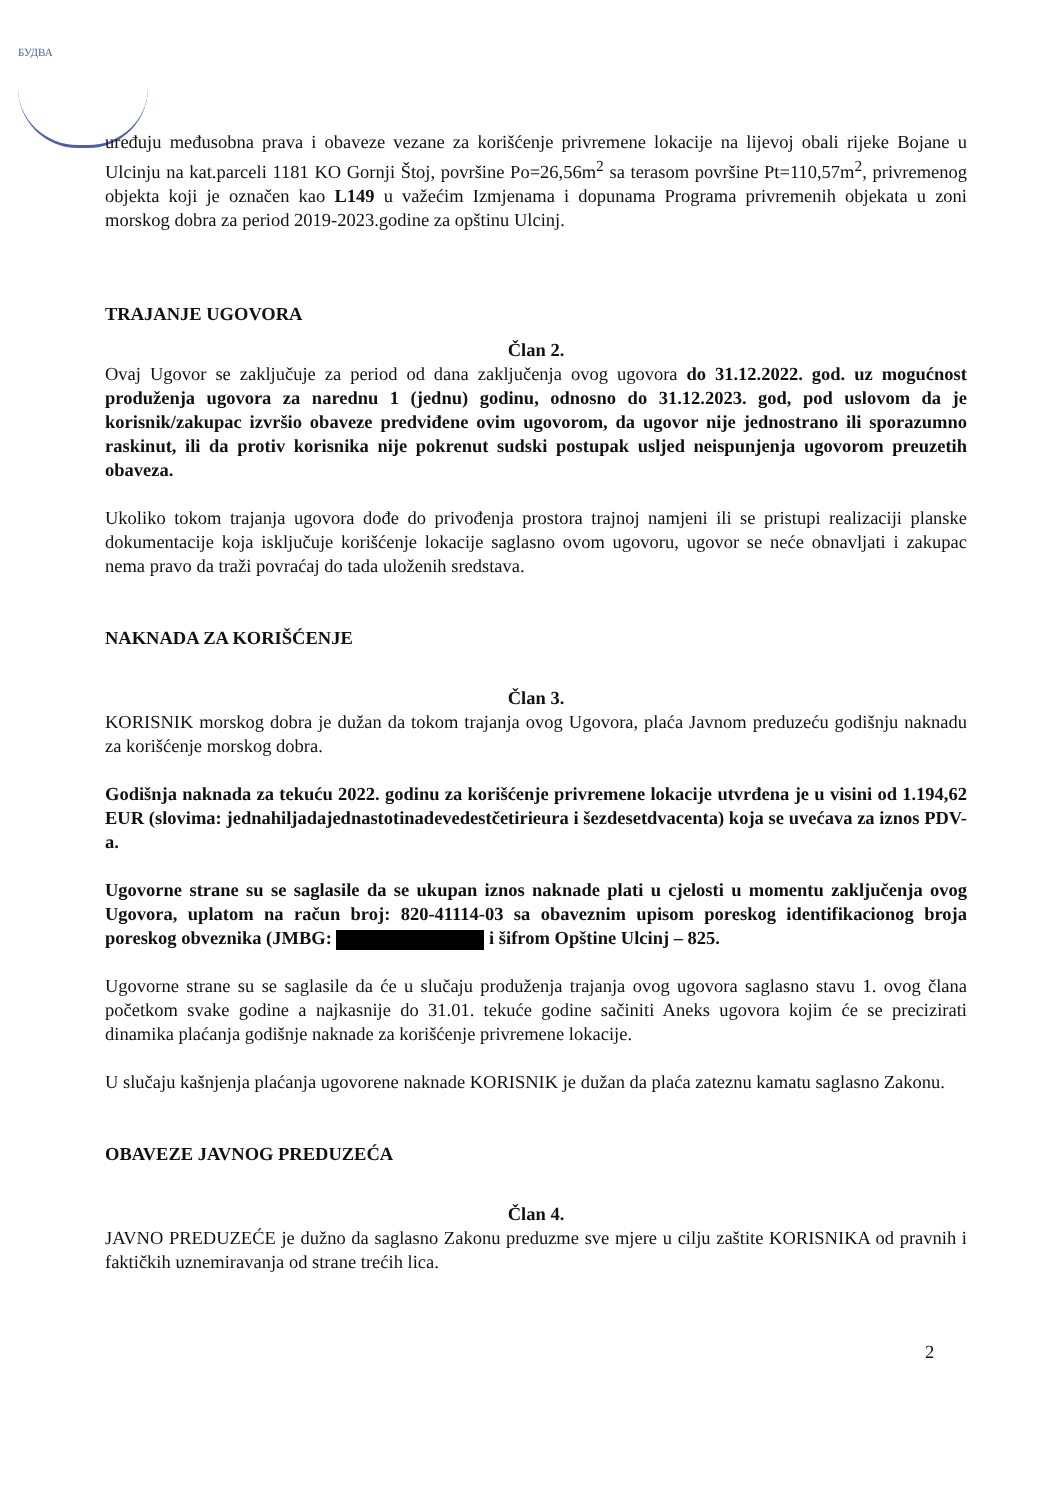БУДВА
uređuju međusobna prava i obaveze vezane za korišćenje privremene lokacije na lijevoj obali rijeke Bojane u Ulcinju na kat.parceli 1181 KO Gornji Štoj, površine Po=26,56m<sup>2</sup> sa terasom površine Pt=110,57m<sup>2</sup>, privremenog objekta koji je označen kao L149 u važećim Izmjenama i dopunama Programa privremenih objekata u zoni morskog dobra za period 2019-2023.godine za opštinu Ulcinj.
TRAJANJE UGOVORA
Član 2.
Ovaj Ugovor se zaključuje za period od dana zaključenja ovog ugovora do 31.12.2022. god. uz mogućnost produženja ugovora za narednu 1 (jednu) godinu, odnosno do 31.12.2023. god, pod uslovom da je korisnik/zakupac izvršio obaveze predviđene ovim ugovorom, da ugovor nije jednostrano ili sporazumno raskinut, ili da protiv korisnika nije pokrenut sudski postupak usljed neispunjenja ugovorom preuzetih obaveza.
Ukoliko tokom trajanja ugovora dođe do privođenja prostora trajnoj namjeni ili se pristupi realizaciji planske dokumentacije koja isključuje korišćenje lokacije saglasno ovom ugovoru, ugovor se neće obnavljati i zakupac nema pravo da traži povraćaj do tada uloženih sredstava.
NAKNADA ZA KORIŠĆENJE
Član 3.
KORISNIK morskog dobra je dužan da tokom trajanja ovog Ugovora, plaća Javnom preduzeću godišnju naknadu za korišćenje morskog dobra.
Godišnja naknada za tekuću 2022. godinu za korišćenje privremene lokacije utvrđena je u visini od 1.194,62 EUR (slovima: jednahiljadajednastotinadevedestčetirieura i šezdesetdvacenta) koja se uvećava za iznos PDV-a.
Ugovorne strane su se saglasile da se ukupan iznos naknade plati u cjelosti u momentu zaključenja ovog Ugovora, uplatom na račun broj: 820-41114-03 sa obaveznim upisom poreskog identifikacionog broja poreskog obveznika (JMBG: i šifrom Opštine Ulcinj – 825.
Ugovorne strane su se saglasile da će u slučaju produženja trajanja ovog ugovora saglasno stavu 1. ovog člana početkom svake godine a najkasnije do 31.01. tekuće godine sačiniti Aneks ugovora kojim će se precizirati dinamika plaćanja godišnje naknade za korišćenje privremene lokacije.
U slučaju kašnjenja plaćanja ugovorene naknade KORISNIK je dužan da plaća zateznu kamatu saglasno Zakonu.
OBAVEZE JAVNOG PREDUZEĆA
Član 4.
JAVNO PREDUZEĆE je dužno da saglasno Zakonu preduzme sve mjere u cilju zaštite KORISNIKA od pravnih i faktičkih uznemiravanja od strane trećih lica.
2